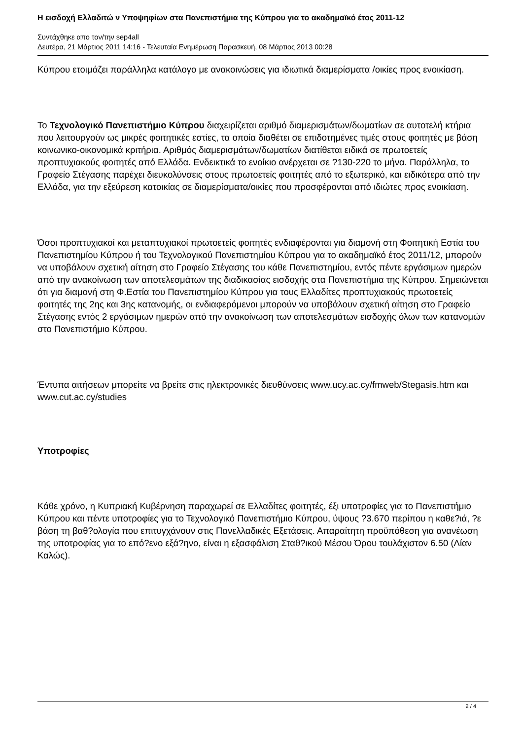Η εισδοχή Ελλαδιτώ ν Υποψηφίων στα Πανεπιστήμια της Κύπρου για το ακαδημαϊκό έτος 2011-12
Συντάχθηκε απο τον/την sep4all
Δευτέρα, 21 Μάρτιος 2011 14:16 - Τελευταία Ενημέρωση Παρασκευή, 08 Μάρτιος 2013 00:28
Κύπρου ετοιμάζει παράλληλα κατάλογο με ανακοινώσεις για ιδιωτικά διαμερίσματα /οικίες προς ενοικίαση.
Το Τεχνολογικό Πανεπιστήμιο Κύπρου διαχειρίζεται αριθμό διαμερισμάτων/δωματίων σε αυτοτελή κτήρια που λειτουργούν ως μικρές φοιτητικές εστίες, τα οποία διαθέτει σε επιδοτημένες τιμές στους φοιτητές με βάση κοινωνικο-οικονομικά κριτήρια. Αριθμός διαμερισμάτων/δωματίων διατίθεται ειδικά σε πρωτοετείς προπτυχιακούς φοιτητές από Ελλάδα. Ενδεικτικά το ενοίκιο ανέρχεται σε ?130-220 το μήνα. Παράλληλα, το Γραφείο Στέγασης παρέχει διευκολύνσεις στους πρωτοετείς φοιτητές από το εξωτερικό, και ειδικότερα από την Ελλάδα, για την εξεύρεση κατοικίας σε διαμερίσματα/οικίες που προσφέρονται από ιδιώτες προς ενοικίαση.
Όσοι προπτυχιακοί και μεταπτυχιακοί πρωτοετείς φοιτητές ενδιαφέρονται για διαμονή στη Φοιτητική Εστία του Πανεπιστημίου Κύπρου ή του Τεχνολογικού Πανεπιστημίου Κύπρου για το ακαδημαϊκό έτος 2011/12, μπορούν να υποβάλουν σχετική αίτηση στο Γραφείο Στέγασης του κάθε Πανεπιστημίου, εντός πέντε εργάσιμων ημερών από την ανακοίνωση των αποτελεσμάτων της διαδικασίας εισδοχής στα Πανεπιστήμια της Κύπρου. Σημειώνεται ότι για διαμονή στη Φ.Εστία του Πανεπιστημίου Κύπρου για τους Ελλαδίτες προπτυχιακούς πρωτοετείς φοιτητές της 2ης και 3ης κατανομής, οι ενδιαφερόμενοι μπορούν να υποβάλουν σχετική αίτηση στο Γραφείο Στέγασης εντός 2 εργάσιμων ημερών από την ανακοίνωση των αποτελεσμάτων εισδοχής όλων των κατανομών στο Πανεπιστήμιο Κύπρου.
Έντυπα αιτήσεων μπορείτε να βρείτε στις ηλεκτρονικές διευθύνσεις www.ucy.ac.cy/fmweb/Stegasis.htm και www.cut.ac.cy/studies
Υποτροφίες
Κάθε χρόνο, η Κυπριακή Κυβέρνηση παραχωρεί σε Ελλαδίτες φοιτητές, έξι υποτροφίες για το Πανεπιστήμιο Κύπρου και πέντε υποτροφίες για το Τεχνολογικό Πανεπιστήμιο Κύπρου, ύψους ?3.670 περίπου η καθε?ιά, ?ε βάση τη βαθ?ολογία που επιτυγχάνουν στις Πανελλαδικές Εξετάσεις. Απαραίτητη προϋπόθεση για ανανέωση της υποτροφίας για το επό?ενο εξά?ηνο, είναι η εξασφάλιση Σταθ?ικού Μέσου Όρου τουλάχιστον 6.50 (Λίαν Καλώς).
2 / 4